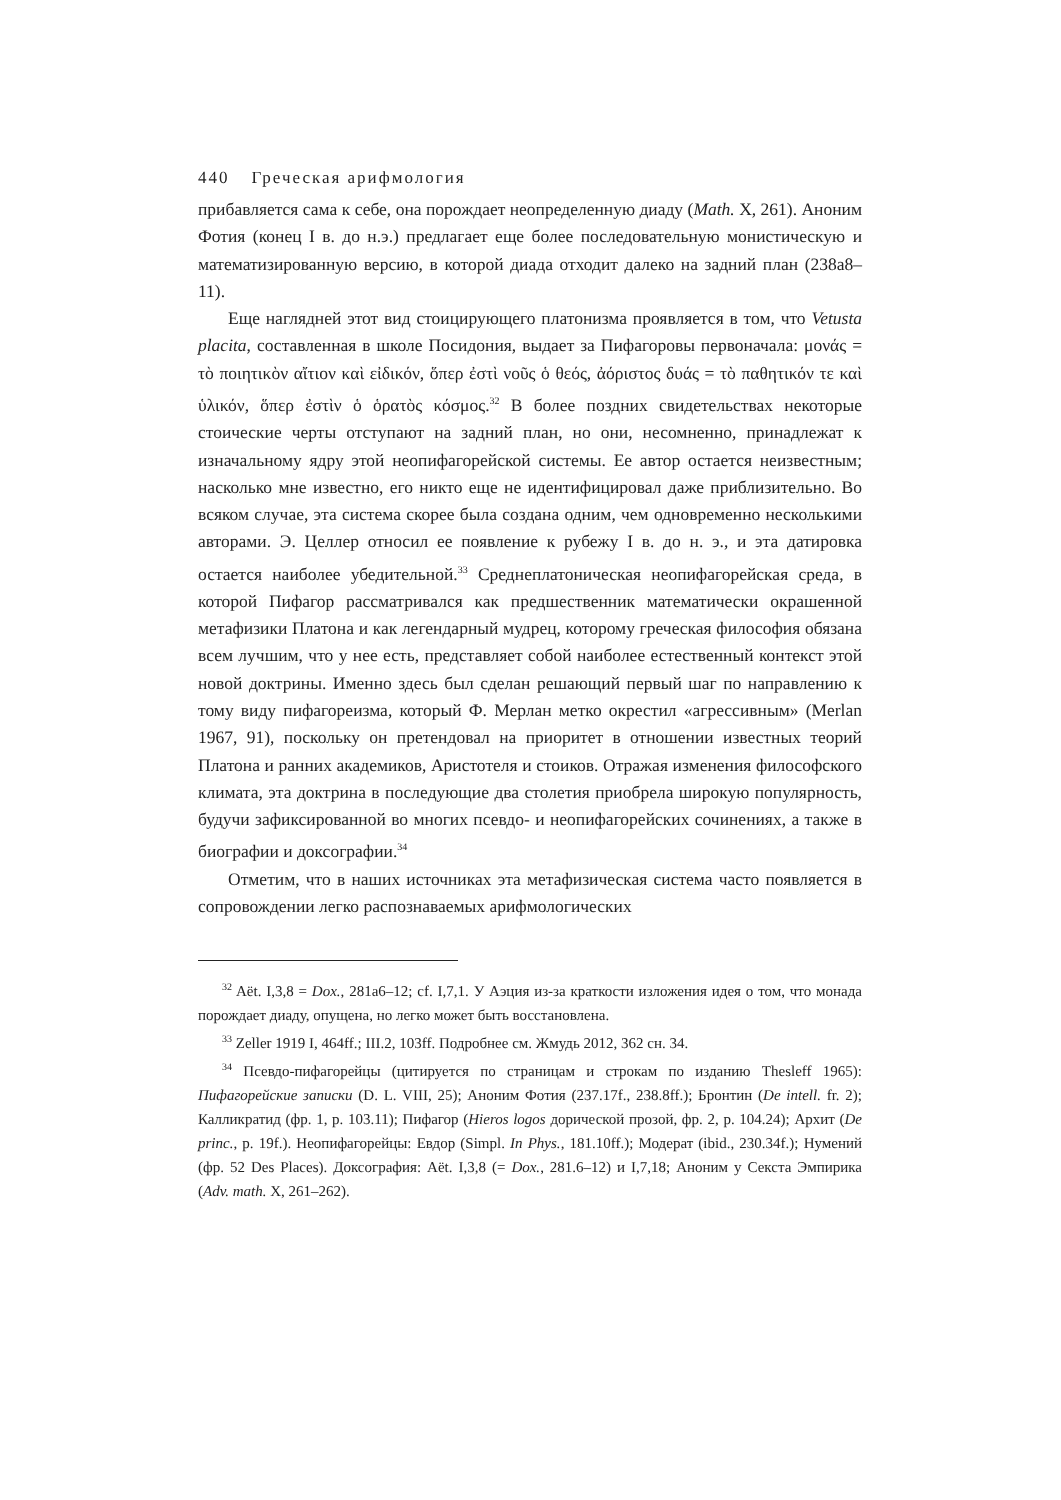440 Греческая арифмология
прибавляется сама к себе, она порождает неопределенную диаду (Math. X, 261). Аноним Фотия (конец I в. до н.э.) предлагает еще более последовательную монистическую и математизированную версию, в которой диада отходит далеко на задний план (238a8–11).
Еще наглядней этот вид стоицирующего платонизма проявляется в том, что Vetusta placita, составленная в школе Посидония, выдает за Пифагоровы первоначала: μονάς = τὸ ποιητικὸν αἴτιον καὶ εἰδικόν, ὅπερ ἐστὶ νοῦς ὁ θεός, ἀόριστος δυάς = τὸ παθητικόν τε καὶ ὑλικόν, ὅπερ ἐστὶν ὁ ὁρατὸς κόσμος.<sup>32</sup> В более поздних свидетельствах некоторые стоические черты отступают на задний план, но они, несомненно, принадлежат к изначальному ядру этой неопифагорейской системы. Ее автор остается неизвестным; насколько мне известно, его никто еще не идентифицировал даже приблизительно. Во всяком случае, эта система скорее была создана одним, чем одновременно несколькими авторами. Э. Целлер относил ее появление к рубежу I в. до н. э., и эта датировка остается наиболее убедительной.<sup>33</sup> Среднеплатоническая неопифагорейская среда, в которой Пифагор рассматривался как предшественник математически окрашенной метафизики Платона и как легендарный мудрец, которому греческая философия обязана всем лучшим, что у нее есть, представляет собой наиболее естественный контекст этой новой доктрины. Именно здесь был сделан решающий первый шаг по направлению к тому виду пифагореизма, который Ф. Мерлан метко окрестил «агрессивным» (Merlan 1967, 91), поскольку он претендовал на приоритет в отношении известных теорий Платона и ранних академиков, Аристотеля и стоиков. Отражая изменения философского климата, эта доктрина в последующие два столетия приобрела широкую популярность, будучи зафиксированной во многих псевдо- и неопифагорейских сочинениях, а также в биографии и доксографии.<sup>34</sup>
Отметим, что в наших источниках эта метафизическая система часто появляется в сопровождении легко распознаваемых арифмологических
<sup>32</sup> Aët. I,3,8 = Dox., 281a6–12; cf. I,7,1. У Аэция из-за краткости изложения идея о том, что монада порождает диаду, опущена, но легко может быть восстановлена.
<sup>33</sup> Zeller 1919 I, 464ff.; III.2, 103ff. Подробнее см. Жмудь 2012, 362 сн. 34.
<sup>34</sup> Псевдо-пифагорейцы (цитируется по страницам и строкам по изданию Thesleff 1965): Пифагорейские записки (D. L. VIII, 25); Аноним Фотия (237.17f., 238.8ff.); Бронтин (De intell. fr. 2); Калликратид (фр. 1, p. 103.11); Пифагор (Hieros logos дорической прозой, фр. 2, p. 104.24); Архит (De princ., p. 19f.). Неопифагорейцы: Евдор (Simpl. In Phys., 181.10ff.); Модерат (ibid., 230.34f.); Нумений (фр. 52 Des Places). Доксография: Aët. I,3,8 (= Dox., 281.6–12) и I,7,18; Аноним у Секста Эмпирика (Adv. math. X, 261–262).